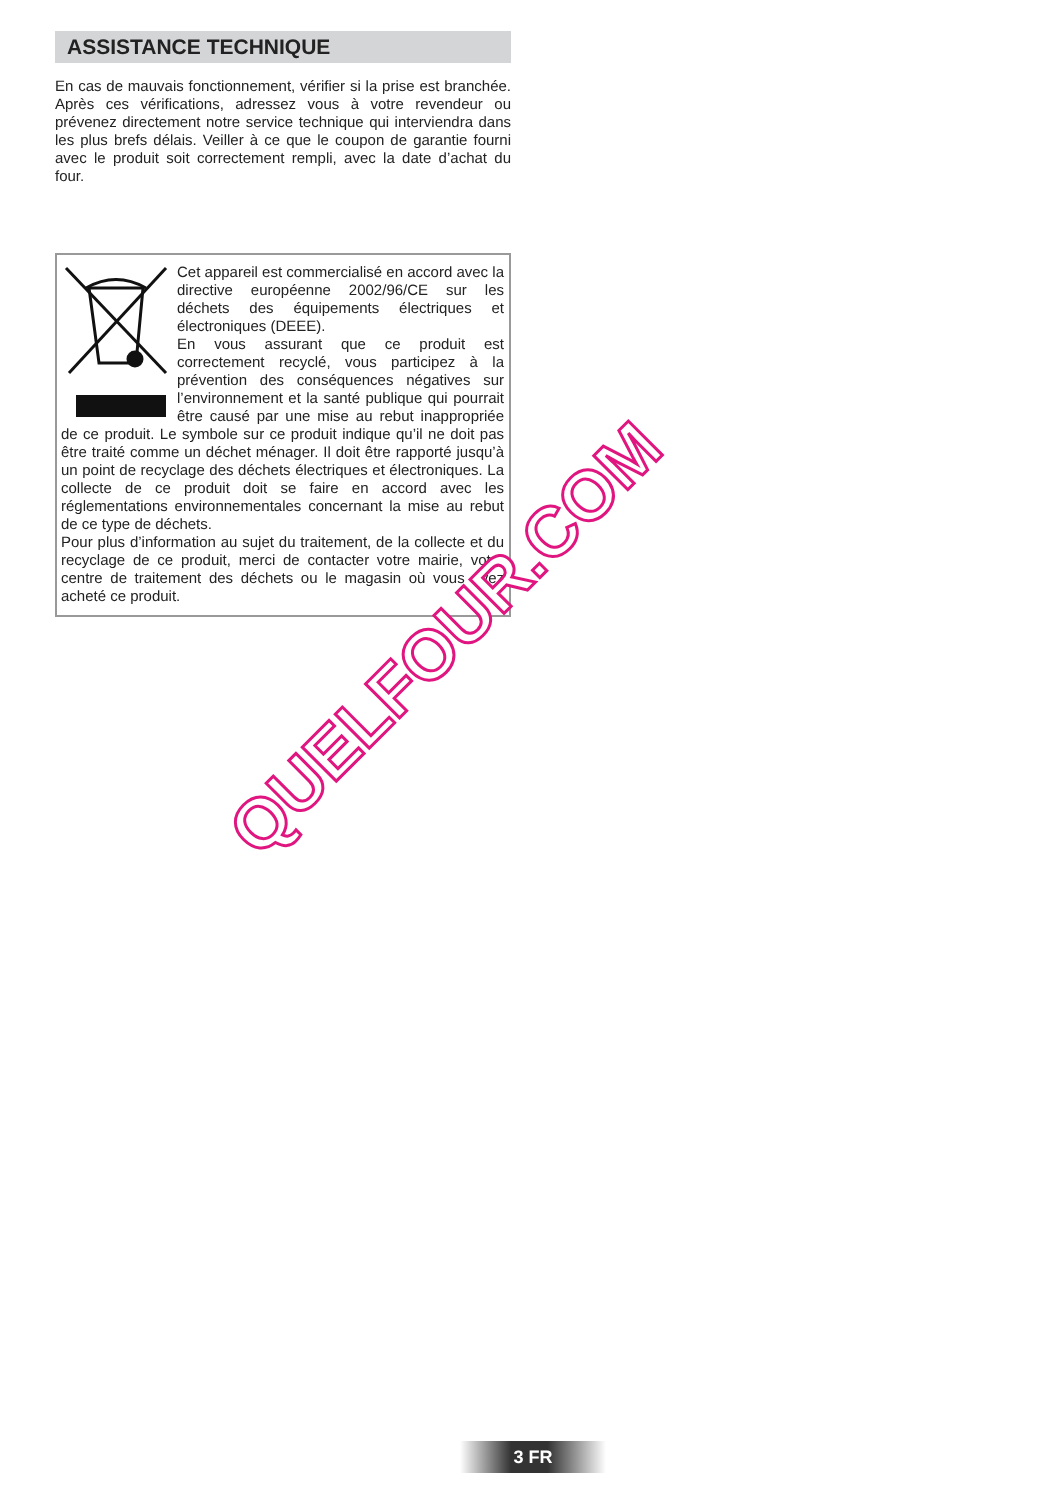ASSISTANCE TECHNIQUE
En cas de mauvais fonctionnement, vérifier si la prise est branchée. Après ces vérifications, adressez vous à votre revendeur ou prévenez directement notre service technique qui interviendra dans les plus brefs délais. Veiller à ce que le coupon de garantie fourni avec le produit soit correctement rempli, avec la date d’achat du four.
Cet appareil est commercialisé en accord avec la directive européenne 2002/96/CE sur les déchets des équipements électriques et électroniques (DEEE).
En vous assurant que ce produit est correctement recyclé, vous participez à la prévention des conséquences négatives sur l’environnement et la santé publique qui pourrait être causé par une mise au rebut inappropriée de ce produit. Le symbole sur ce produit indique qu’il ne doit pas être traité comme un déchet ménager. Il doit être rapporté jusqu’à un point de recyclage des déchets électriques et électroniques. La collecte de ce produit doit se faire en accord avec les réglementations environnementales concernant la mise au rebut de ce type de déchets.
Pour plus d’information au sujet du traitement, de la collecte et du recyclage de ce produit, merci de contacter votre mairie, votre centre de traitement des déchets ou le magasin où vous avez acheté ce produit.
QUELFOUR.COM
3 FR